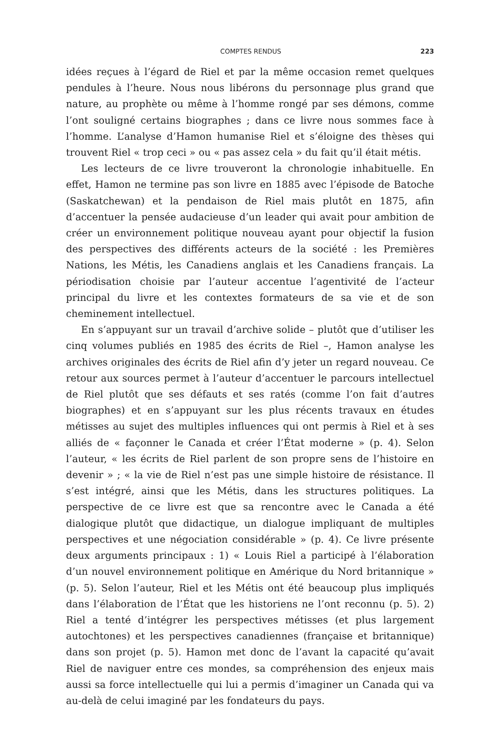COMPTES RENDUS 223
idées reçues à l’égard de Riel et par la même occasion remet quelques pendules à l’heure. Nous nous libérons du personnage plus grand que nature, au prophète ou même à l’homme rongé par ses démons, comme l’ont souligné certains biographes ; dans ce livre nous sommes face à l’homme. L’analyse d’Hamon humanise Riel et s’éloigne des thèses qui trouvent Riel « trop ceci » ou « pas assez cela » du fait qu’il était métis.
Les lecteurs de ce livre trouveront la chronologie inhabituelle. En effet, Hamon ne termine pas son livre en 1885 avec l’épisode de Batoche (Saskatchewan) et la pendaison de Riel mais plutôt en 1875, afin d’accentuer la pensée audacieuse d’un leader qui avait pour ambition de créer un environnement politique nouveau ayant pour objectif la fusion des perspectives des différents acteurs de la société : les Premières Nations, les Métis, les Canadiens anglais et les Canadiens français. La périodisation choisie par l’auteur accentue l’agentivité de l’acteur principal du livre et les contextes formateurs de sa vie et de son cheminement intellectuel.
En s’appuyant sur un travail d’archive solide – plutôt que d’utiliser les cinq volumes publiés en 1985 des écrits de Riel –, Hamon analyse les archives originales des écrits de Riel afin d’y jeter un regard nouveau. Ce retour aux sources permet à l’auteur d’accentuer le parcours intellectuel de Riel plutôt que ses défauts et ses ratés (comme l’on fait d’autres biographes) et en s’appuyant sur les plus récents travaux en études métisses au sujet des multiples influences qui ont permis à Riel et à ses alliés de « façonner le Canada et créer l’État moderne » (p. 4). Selon l’auteur, « les écrits de Riel parlent de son propre sens de l’histoire en devenir » ; « la vie de Riel n’est pas une simple histoire de résistance. Il s’est intégré, ainsi que les Métis, dans les structures politiques. La perspective de ce livre est que sa rencontre avec le Canada a été dialogique plutôt que didactique, un dialogue impliquant de multiples perspectives et une négociation considérable » (p. 4). Ce livre présente deux arguments principaux : 1) « Louis Riel a participé à l’élaboration d’un nouvel environnement politique en Amérique du Nord britannique » (p. 5). Selon l’auteur, Riel et les Métis ont été beaucoup plus impliqués dans l’élaboration de l’État que les historiens ne l’ont reconnu (p. 5). 2) Riel a tenté d’intégrer les perspectives métisses (et plus largement autochtones) et les perspectives canadiennes (française et britannique) dans son projet (p. 5). Hamon met donc de l’avant la capacité qu’avait Riel de naviguer entre ces mondes, sa compréhension des enjeux mais aussi sa force intellectuelle qui lui a permis d’imaginer un Canada qui va au-delà de celui imaginé par les fondateurs du pays.